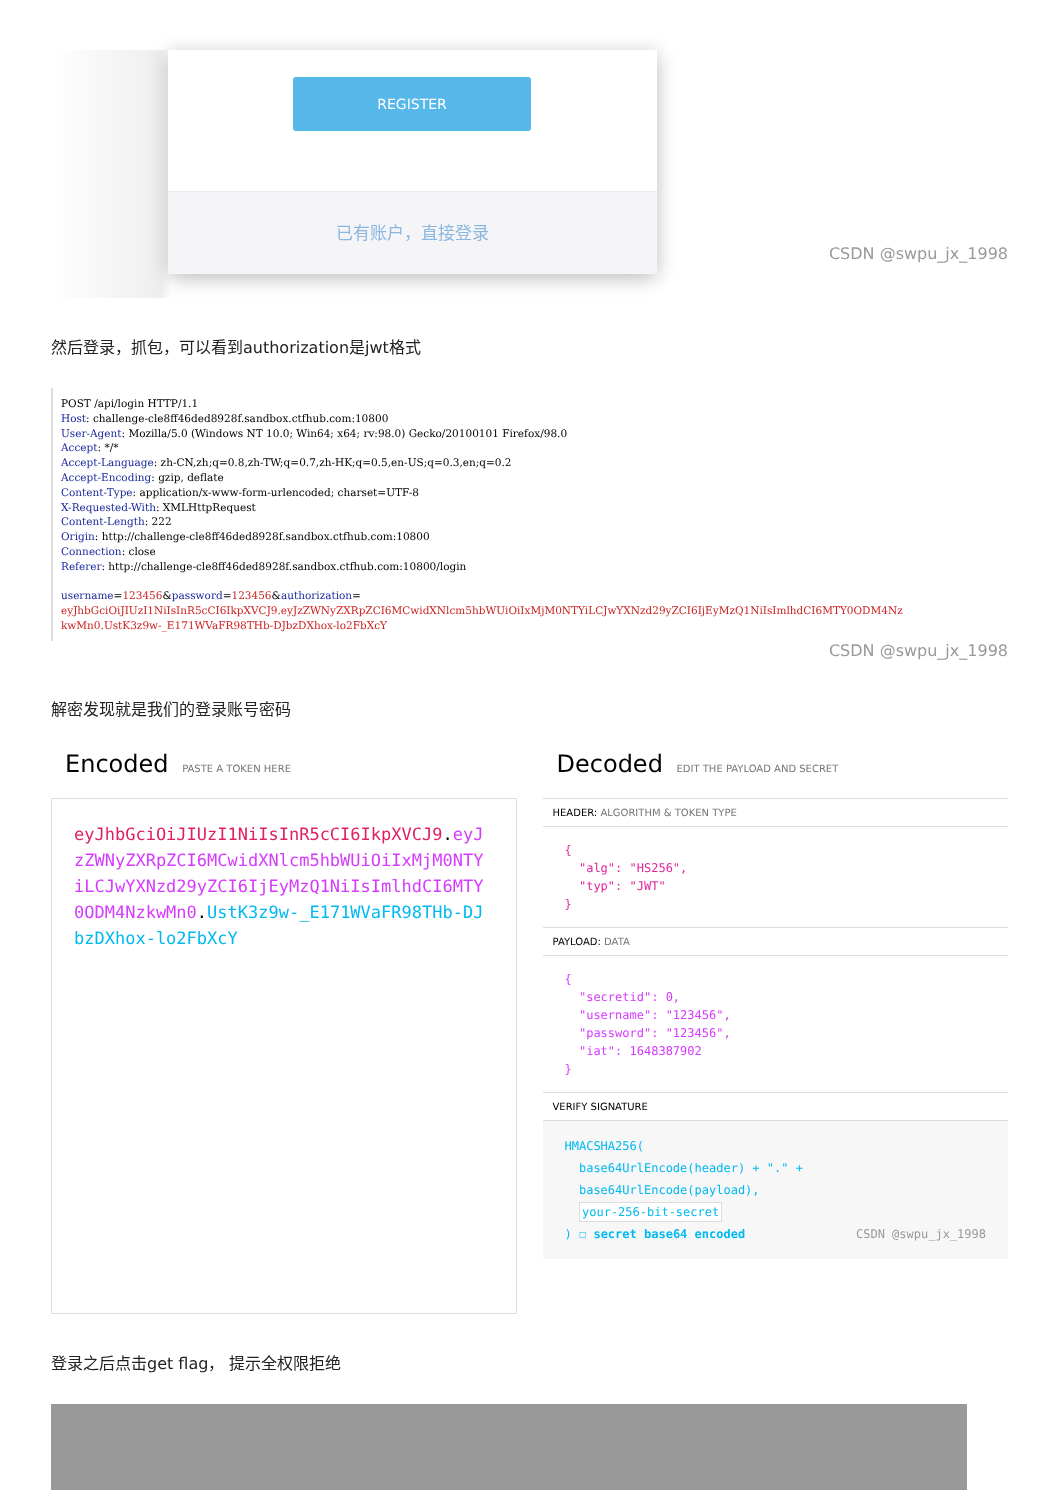REGISTER
已有账户，直接登录
CSDN @swpu_jx_1998
然后登录，抓包，可以看到authorization是jwt格式
POST /api/login HTTP/1.1
Host: challenge-cle8ff46ded8928f.sandbox.ctfhub.com:10800
User-Agent: Mozilla/5.0 (Windows NT 10.0; Win64; x64; rv:98.0) Gecko/20100101 Firefox/98.0
Accept: */*
Accept-Language: zh-CN,zh;q=0.8,zh-TW;q=0.7,zh-HK;q=0.5,en-US;q=0.3,en;q=0.2
Accept-Encoding: gzip, deflate
Content-Type: application/x-www-form-urlencoded; charset=UTF-8
X-Requested-With: XMLHttpRequest
Content-Length: 222
Origin: http://challenge-cle8ff46ded8928f.sandbox.ctfhub.com:10800
Connection: close
Referer: http://challenge-cle8ff46ded8928f.sandbox.ctfhub.com:10800/login

username=123456&password=123456&authorization=
eyJhbGciOiJIUzI1NiIsInR5cCI6IkpXVCJ9.eyJzZWNyZXRpZCI6MCwidXNlcm5hbWUiOiIxMjM0NTYiLCJwYXNzd29yZCI6IjEyMzQ1NiIsImlhdCI6MTY0ODM4Nz
kwMn0.UstK3z9w-_E171WVaFR98THb-DJbzDXhox-lo2FbXcY
CSDN @swpu_jx_1998
解密发现就是我们的登录账号密码
Encoded PASTE A TOKEN HERE
eyJhbGciOiJIUzI1NiIsInR5cCI6IkpXVCJ9.eyJzZWNyZXRpZCI6MCwidXNlcm5hbWUiOiIxMjM0NTYiLCJwYXNzd29yZCI6IjEyMzQ1NiIsImlhdCI6MTY0ODM4NzkwMn0.UstK3z9w-_E171WVaFR98THb-DJbzDXhox-lo2FbXcY
Decoded EDIT THE PAYLOAD AND SECRET
HEADER: ALGORITHM & TOKEN TYPE
{
"alg": "HS256",
"typ": "JWT"
}
PAYLOAD: DATA
{
"secretid": 0,
"username": "123456",
"password": "123456",
"iat": 1648387902
}
VERIFY SIGNATURE
HMACSHA256(
base64UrlEncode(header) + "." +
base64UrlEncode(payload),
your-256-bit-secret
) ☐ secret base64 encoded CSDN @swpu_jx_1998
登录之后点击get flag， 提示全权限拒绝